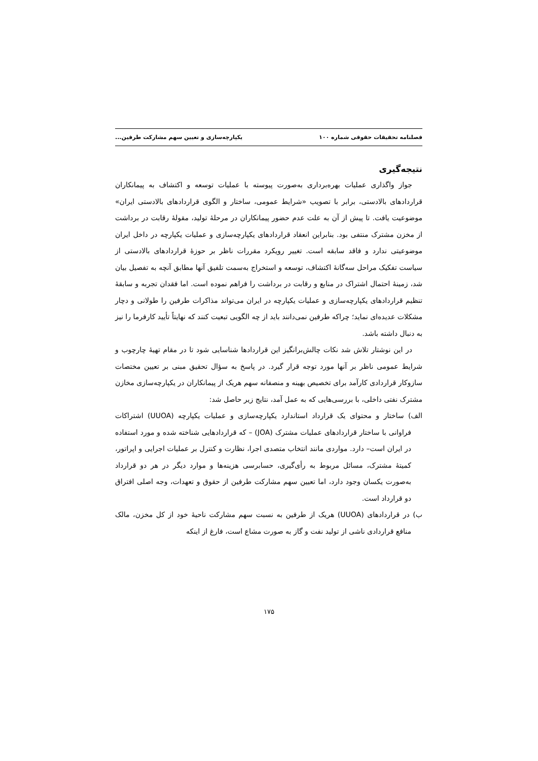فصلنامه تحقیقات حقوقی شماره ۱۰۰ یکپارچه‌سازی و تعیین سهم مشارکت طرفین...
نتیجه‌گیری
جواز واگذاری عملیات بهره‌برداری به‌صورت پیوسته با عملیات توسعه و اکتشاف به پیمانکاران قراردادهای بالادستی، برابر با تصویب «شرایط عمومی، ساختار و الگوی قراردادهای بالادستی ایران» موضوعیت یافت. تا پیش از آن به علت عدم حضور پیمانکاران در مرحلهٔ تولید، مقولهٔ رقابت در برداشت از مخزن مشترک منتفی بود. بنابراین انعقاد قراردادهای یکپارچه‌سازی و عملیات یکپارچه در داخل ایران موضوعیتی ندارد و فاقد سابقه است. تغییر رویکرد مقررات ناظر بر حوزهٔ قراردادهای بالادستی از سیاست تفکیک مراحل سه‌گانهٔ اکتشاف، توسعه و استخراج به‌سمت تلفیق آنها مطابق آنچه به تفصیل بیان شد، زمینهٔ احتمال اشتراک در منابع و رقابت در برداشت را فراهم نموده است. اما فقدان تجربه و سابقهٔ تنظیم قراردادهای یکپارچه‌سازی و عملیات یکپارچه در ایران می‌تواند مذاکرات طرفین را طولانی و دچار مشکلات عدیده‌ای نماید؛ چراکه طرفین نمی‌دانند باید از چه الگویی تبعیت کنند که نهایتاً تأیید کارفرما را نیز به دنبال داشته باشد.
در این نوشتار تلاش شد نکات چالش‌برانگیز این قراردادها شناسایی شود تا در مقام تهیهٔ چارچوب و شرایط عمومی ناظر بر آنها مورد توجه قرار گیرد. در پاسخ به سؤال تحقیق مبنی بر تعیین مختصات سازوکار قراردادی کارآمد برای تخصیص بهینه و منصفانه سهم هریک از پیمانکاران در یکپارچه‌سازی مخازن مشترک نفتی داخلی، با بررسی‌هایی که به عمل آمد، نتایج زیر حاصل شد:
الف) ساختار و محتوای یک قرارداد استاندارد یکپارچه‌سازی و عملیات یکپارچه (UUOA) اشتراکات فراوانی با ساختار قراردادهای عملیات مشترک (JOA) – که قراردادهایی شناخته شده و مورد استفاده در ایران است– دارد. مواردی مانند انتخاب متصدی اجرا، نظارت و کنترل بر عملیات اجرایی و اپراتور، کمیتهٔ مشترک، مسائل مربوط به رأی‌گیری، حسابرسی هزینه‌ها و موارد دیگر در هر دو قرارداد به‌صورت یکسان وجود دارد، اما تعیین سهم مشارکت طرفین از حقوق و تعهدات، وجه اصلی افتراق دو قرارداد است.
ب) در قراردادهای (UUOA) هریک از طرفین به نسبت سهم مشارکت ناحیهٔ خود از کل مخزن، مالک منافع قراردادی ناشی از تولید نفت و گاز به صورت مشاع است، فارغ از اینکه
۱۷۵